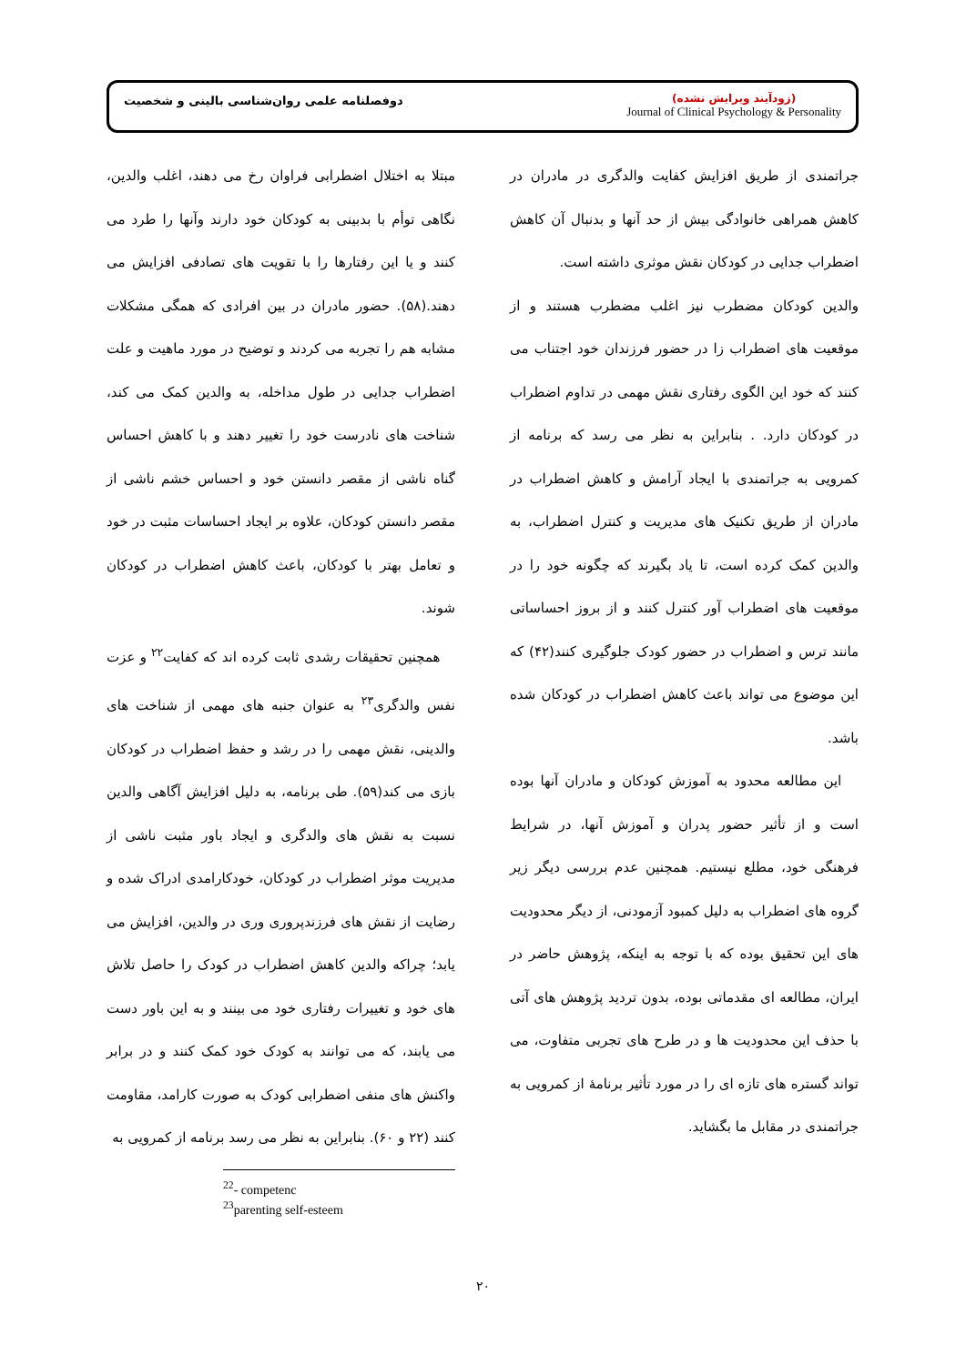دوفصلنامه علمی روان‌شناسی بالینی و شخصیت
(زودآیند ویرایش نشده)
Journal of Clinical Psychology & Personality
مبتلا به اختلال اضطرابی فراوان رخ می دهند، اغلب والدین، نگاهی توأم با بدبینی به کودکان خود دارند وآنها را طرد می کنند و یا این رفتارها را با تقویت های تصادفی افزایش می دهند.(۵۸). حضور مادران در بین افرادی که همگی مشکلات مشابه هم را تجربه می کردند و توضیح در مورد ماهیت و علت اضطراب جدایی در طول مداخله، به والدین کمک می کند، شناخت های نادرست خود را تغییر دهند و با کاهش احساس گناه ناشی از مقصر دانستن خود و احساس خشم ناشی از مقصر دانستن کودکان، علاوه بر ایجاد احساسات مثبت در خود و تعامل بهتر با کودکان، باعث کاهش اضطراب در کودکان شوند.
همچنین تحقیقات رشدی ثابت کرده اند که کفایت<sup>۲۲</sup> و عزت نفس والدگری<sup>۲۳</sup> به عنوان جنبه های مهمی از شناخت های والدینی، نقش مهمی را در رشد و حفظ اضطراب در کودکان بازی می کند(۵۹). طی برنامه، به دلیل افزایش آگاهی والدین نسبت به نقش های والدگری و ایجاد باور مثبت ناشی از مدیریت موثر اضطراب در کودکان، خودکارامدی ادراک شده و رضایت از نقش های فرزندپروری وری در والدین، افزایش می یابد؛ چراکه والدین کاهش اضطراب در کودک را حاصل تلاش های خود و تغییرات رفتاری خود می بینند و به این باور دست می یابند، که می توانند به کودک خود کمک کنند و در برابر واکنش های منفی اضطرابی کودک به صورت کارامد، مقاومت کنند (۲۲ و ۶۰). بنابراین به نظر می رسد برنامه از کمرویی به
<sup>22</sup>- competenc
<sup>23</sup> parenting self-esteem
جراتمندی از طریق افزایش کفایت والدگری در مادران در کاهش همراهی خانوادگی بیش از حد آنها و بدنبال آن کاهش اضطراب جدایی در کودکان نقش موثری داشته است.
والدین کودکان مضطرب نیز اغلب مضطرب هستند و از موقعیت های اضطراب زا در حضور فرزندان خود اجتناب می کنند که خود این الگوی رفتاری نقش مهمی در تداوم اضطراب در کودکان دارد. . بنابراین به نظر می رسد که برنامه از کمرویی به جراتمندی با ایجاد آرامش و کاهش اضطراب در مادران از طریق تکنیک های مدیریت و کنترل اضطراب، به والدین کمک کرده است، تا یاد بگیرند که چگونه خود را در موقعیت های اضطراب آور کنترل کنند و از بروز احساساتی مانند ترس و اضطراب در حضور کودک جلوگیری کنند(۴۲) که این موضوع می تواند باعث کاهش اضطراب در کودکان شده باشد.
این مطالعه محدود به آموزش کودکان و مادران آنها بوده است و از تأثیر حضور پدران و آموزش آنها، در شرایط فرهنگی خود، مطلع نیستیم. همچنین عدم بررسی دیگر زیر گروه های اضطراب به دلیل کمبود آزمودنی، از دیگر محدودیت های این تحقیق بوده که با توجه به اینکه، پژوهش حاضر در ایران، مطالعه ای مقدماتی بوده، بدون تردید پژوهش های آتی با حذف این محدودیت ها و در طرح های تجربی متفاوت، می تواند گستره های تازه ای را در مورد تأثیر برنامهٔ از کمرویی به جراتمندی در مقابل ما بگشاید.
۲۰